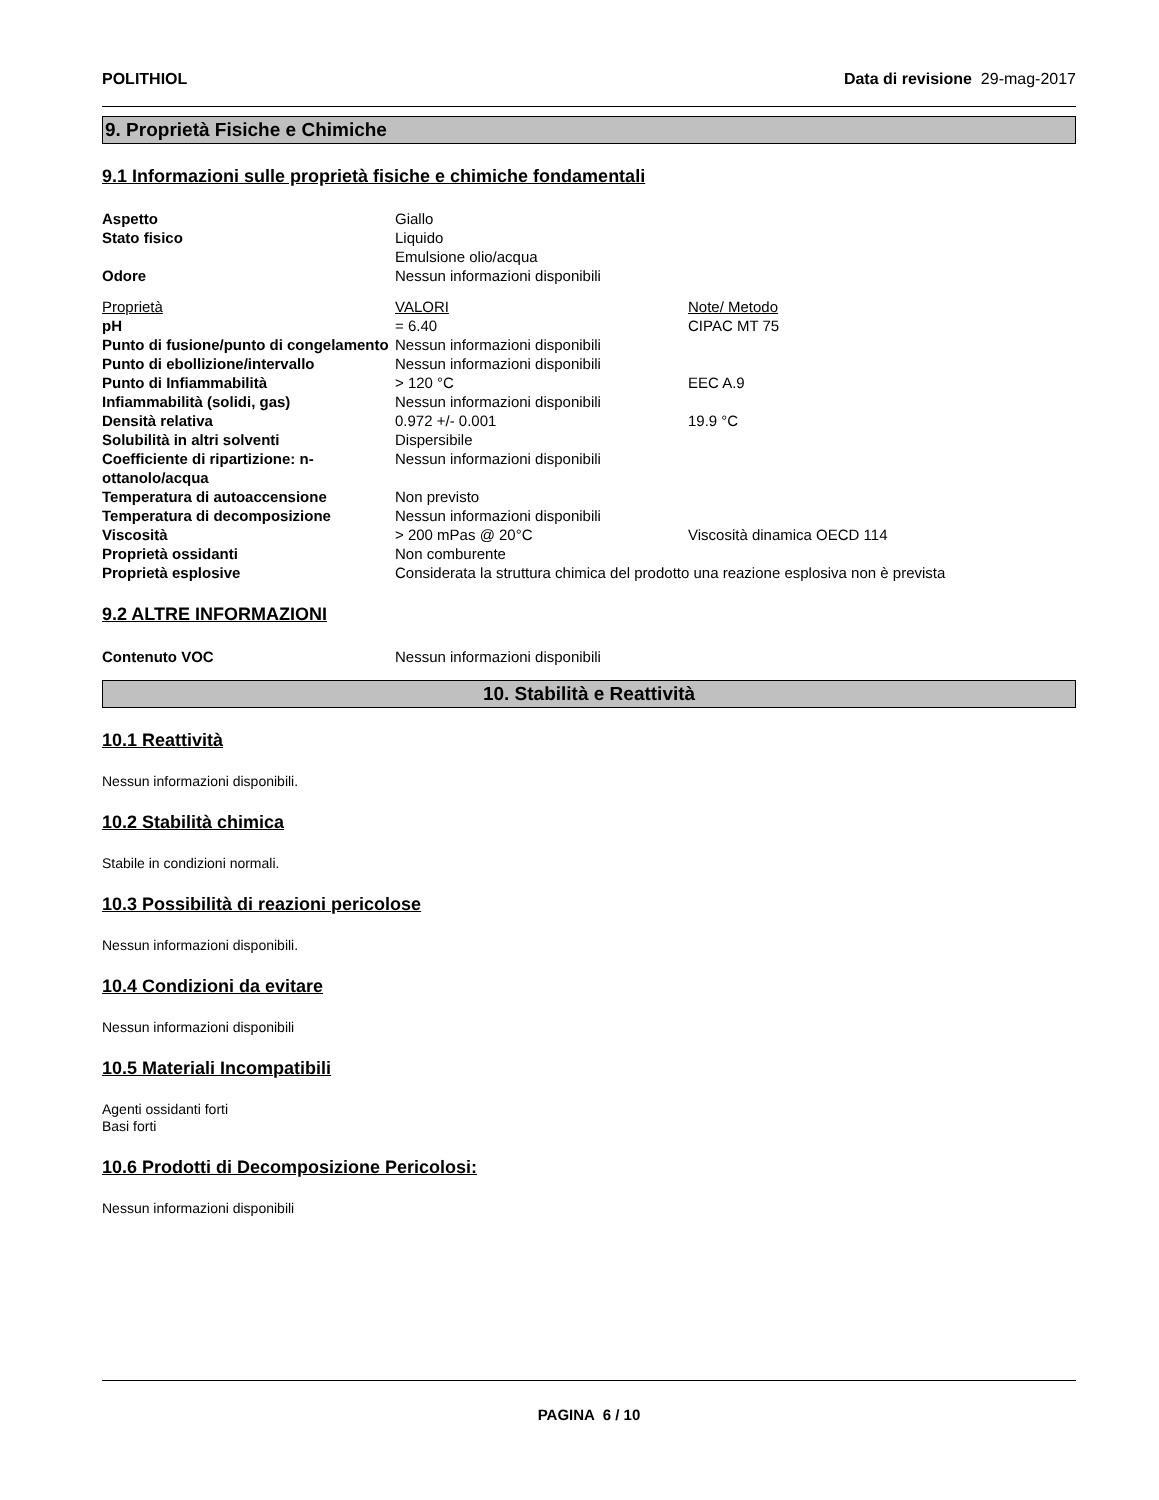POLITHIOL Data di revisione 29-mag-2017
9. Proprietà Fisiche e Chimiche
9.1 Informazioni sulle proprietà fisiche e chimiche fondamentali
| Aspetto | Giallo | |
| Stato fisico | Liquido Emulsione olio/acqua | |
| Odore | Nessun informazioni disponibili | |
| Proprietà | VALORI | Note/ Metodo |
| pH | = 6.40 | CIPAC MT 75 |
| Punto di fusione/punto di congelamento | Nessun informazioni disponibili | |
| Punto di ebollizione/intervallo | Nessun informazioni disponibili | |
| Punto di Infiammabilità | > 120 °C | EEC A.9 |
| Infiammabilità (solidi, gas) | Nessun informazioni disponibili | |
| Densità relativa | 0.972 +/- 0.001 | 19.9 °C |
| Solubilità in altri solventi | Dispersibile | |
| Coefficiente di ripartizione: n-ottanolo/acqua | Nessun informazioni disponibili | |
| Temperatura di autoaccensione | Non previsto | |
| Temperatura di decomposizione | Nessun informazioni disponibili | |
| Viscosità | > 200 mPas @ 20°C | Viscosità dinamica OECD 114 |
| Proprietà ossidanti | Non comburente | |
| Proprietà esplosive | Considerata la struttura chimica del prodotto una reazione esplosiva non è prevista | |
9.2 ALTRE INFORMAZIONI
| Contenuto VOC | Nessun informazioni disponibili |
10. Stabilità e Reattività
10.1 Reattività
Nessun informazioni disponibili.
10.2 Stabilità chimica
Stabile in condizioni normali.
10.3 Possibilità di reazioni pericolose
Nessun informazioni disponibili.
10.4 Condizioni da evitare
Nessun informazioni disponibili
10.5 Materiali Incompatibili
Agenti ossidanti forti
Basi forti
10.6 Prodotti di Decomposizione Pericolosi:
Nessun informazioni disponibili
PAGINA 6 / 10